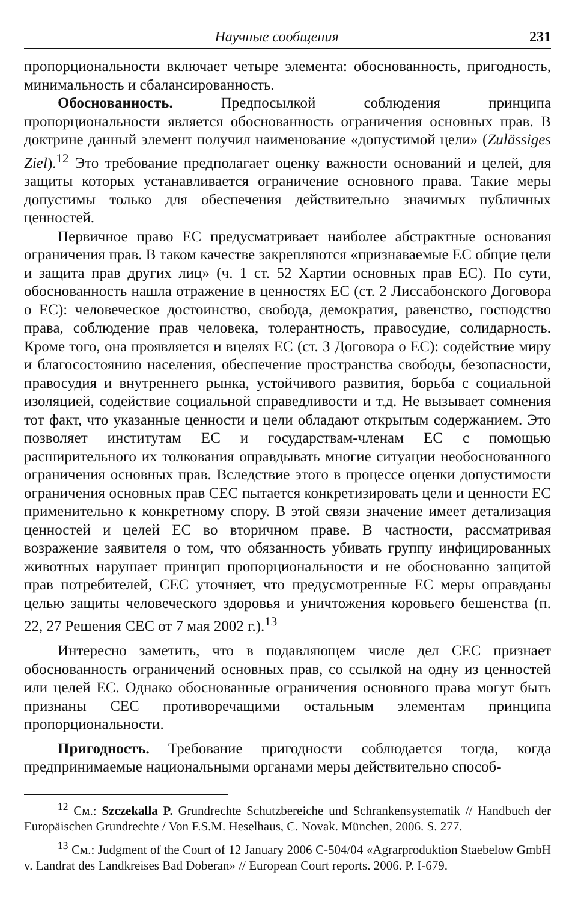Научные сообщения 231
пропорциональности включает четыре элемента: обоснованность, пригодность, минимальность и сбалансированность.
Обоснованность. Предпосылкой соблюдения принципа пропорциональности является обоснованность ограничения основных прав. В доктрине данный элемент получил наименование «допустимой цели» (Zulässiges Ziel).<sup>12</sup> Это требование предполагает оценку важности оснований и целей, для защиты которых устанавливается ограничение основного права. Такие меры допустимы только для обеспечения действительно значимых публичных ценностей.
Первичное право ЕС предусматривает наиболее абстрактные основания ограничения прав. В таком качестве закрепляются «признаваемые ЕС общие цели и защита прав других лиц» (ч. 1 ст. 52 Хартии основных прав ЕС). По сути, обоснованность нашла отражение в ценностях ЕС (ст. 2 Лиссабонского Договора о ЕС): человеческое достоинство, свобода, демократия, равенство, господство права, соблюдение прав человека, толерантность, правосудие, солидарность. Кроме того, она проявляется и вцелях ЕС (ст. 3 Договора о ЕС): содействие миру и благосостоянию населения, обеспечение пространства свободы, безопасности, правосудия и внутреннего рынка, устойчивого развития, борьба с социальной изоляцией, содействие социальной справедливости и т.д. Не вызывает сомнения тот факт, что указанные ценности и цели обладают открытым содержанием. Это позволяет институтам ЕС и государствам-членам ЕС с помощью расширительного их толкования оправдывать многие ситуации необоснованного ограничения основных прав. Вследствие этого в процессе оценки допустимости ограничения основных прав СЕС пытается конкретизировать цели и ценности ЕС применительно к конкретному спору. В этой связи значение имеет детализация ценностей и целей ЕС во вторичном праве. В частности, рассматривая возражение заявителя о том, что обязанность убивать группу инфицированных животных нарушает принцип пропорциональности и не обоснованно защитой прав потребителей, СЕС уточняет, что предусмотренные ЕС меры оправданы целью защиты человеческого здоровья и уничтожения коровьего бешенства (п. 22, 27 Решения СЕС от 7 мая 2002 г.).<sup>13</sup>
Интересно заметить, что в подавляющем числе дел СЕС признает обоснованность ограничений основных прав, со ссылкой на одну из ценностей или целей ЕС. Однако обоснованные ограничения основного права могут быть признаны СЕС противоречащими остальным элементам принципа пропорциональности.
Пригодность. Требование пригодности соблюдается тогда, когда предпринимаемые национальными органами меры действительно способ-
<sup>12</sup> См.: Szczekalla P. Grundrechte Schutzbereiche und Schrankensystematik // Handbuch der Europäischen Grundrechte / Von F.S.M. Heselhaus, C. Novak. München, 2006. S. 277.
<sup>13</sup> См.: Judgment of the Court of 12 January 2006 C-504/04 «Agrarproduktion Staebelow GmbH v. Landrat des Landkreises Bad Doberan» // European Court reports. 2006. P. I-679.